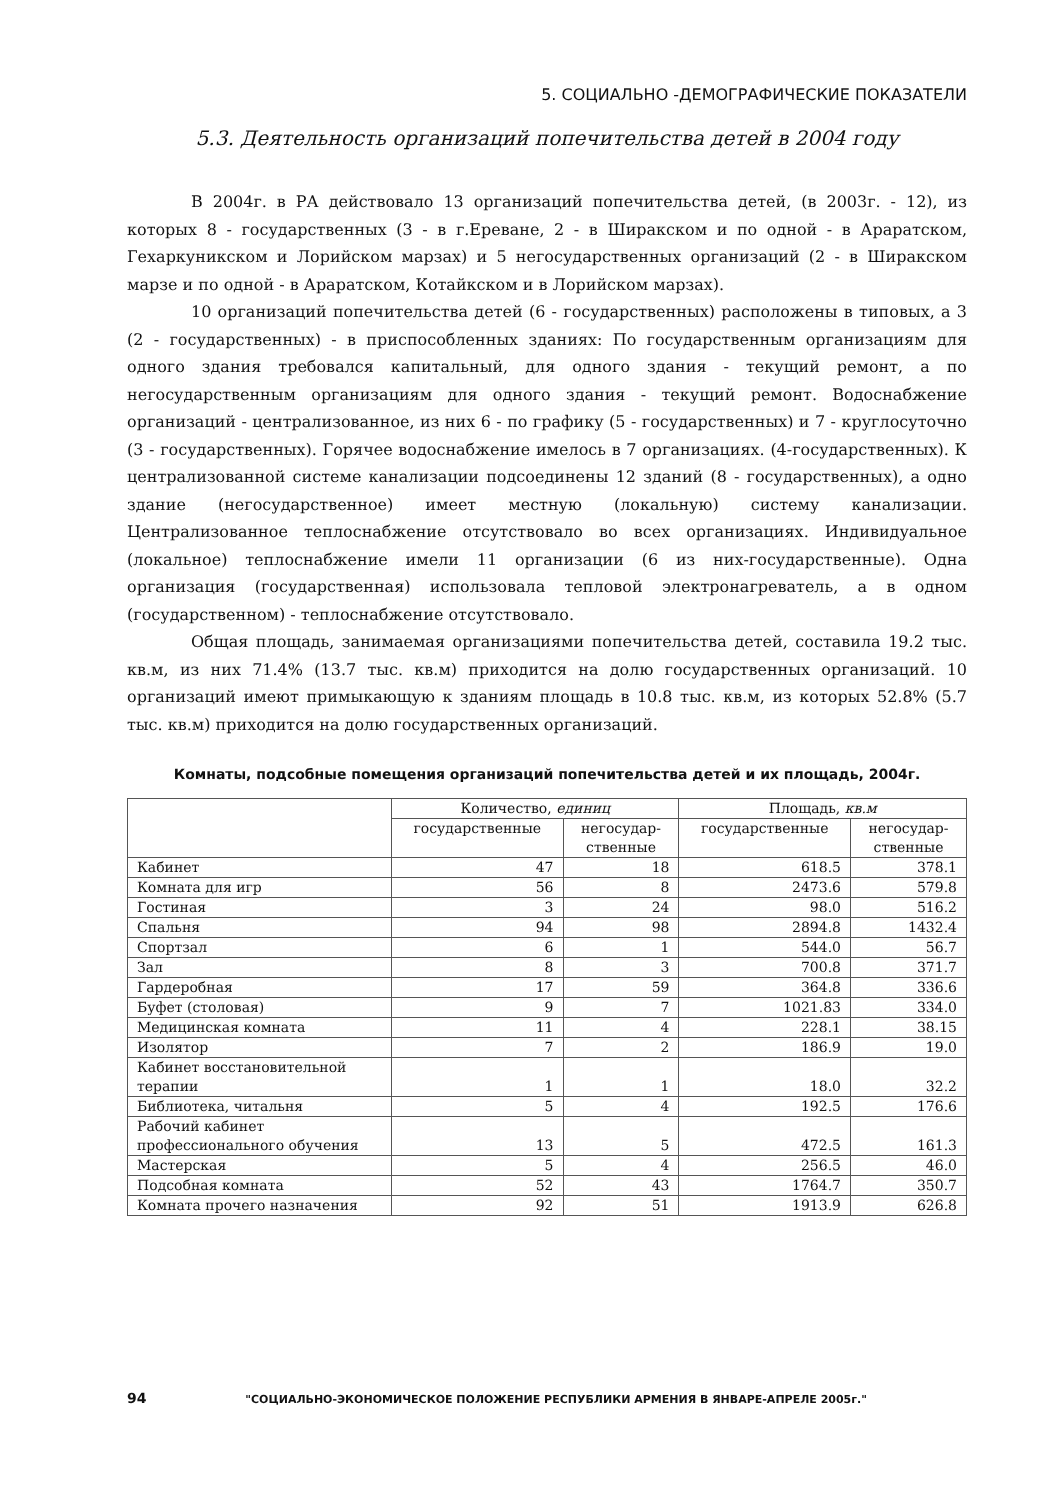5. СОЦИАЛЬНО -ДЕМОГРАФИЧЕСКИЕ ПОКАЗАТЕЛИ
5.3. Деятельность организаций попечительства детей в 2004 году
В 2004г. в РА действовало 13 организаций попечительства детей, (в 2003г. - 12), из которых 8 - государственных (3 - в г.Ереване, 2 - в Ширакском и по одной - в Араратском, Гехаркуникском и Лорийском марзах) и 5 негосударственных организаций (2 - в Ширакском марзе и по одной - в Араратском, Котайкском и в Лорийском марзах).
10 организаций попечительства детей (6 - государственных) расположены в типовых, а 3 (2 - государственных) - в приспособленных зданиях: По государственным организациям для одного здания требовался капитальный, для одного здания - текущий ремонт, а по негосударственным организациям для одного здания - текущий ремонт. Водоснабжение организаций - централизованное, из них 6 - по графику (5 - государственных) и 7 - круглосуточно (3 - государственных). Горячее водоснабжение имелось в 7 организациях. (4-государственных). К централизованной системе канализации подсоединены 12 зданий (8 - государственных), а одно здание (негосударственное) имеет местную (локальную) систему канализации. Централизованное теплоснабжение отсутствовало во всех организациях. Индивидуальное (локальное) теплоснабжение имели 11 организации (6 из них-государственные). Одна организация (государственная) использовала тепловой электронагреватель, а в одном (государственном) - теплоснабжение отсутствовало.
Общая площадь, занимаемая организациями попечительства детей, составила 19.2 тыс. кв.м, из них 71.4% (13.7 тыс. кв.м) приходится на долю государственных организаций. 10 организаций имеют примыкающую к зданиям площадь в 10.8 тыс. кв.м, из которых 52.8% (5.7 тыс. кв.м) приходится на долю государственных организаций.
Комнаты, подсобные помещения организаций попечительства детей и их площадь, 2004г.
| | Количество, единиц | | Площадь, кв.м | |
| --- | --- | --- | --- | --- |
| | государственные | негосудар- ственные | государственные | негосудар- ственные |
| Кабинет | 47 | 18 | 618.5 | 378.1 |
| Комната для игр | 56 | 8 | 2473.6 | 579.8 |
| Гостиная | 3 | 24 | 98.0 | 516.2 |
| Спальня | 94 | 98 | 2894.8 | 1432.4 |
| Спортзал | 6 | 1 | 544.0 | 56.7 |
| Зал | 8 | 3 | 700.8 | 371.7 |
| Гардеробная | 17 | 59 | 364.8 | 336.6 |
| Буфет (столовая) | 9 | 7 | 1021.83 | 334.0 |
| Медицинская комната | 11 | 4 | 228.1 | 38.15 |
| Изолятор | 7 | 2 | 186.9 | 19.0 |
| Кабинет восстановительной терапии | 1 | 1 | 18.0 | 32.2 |
| Библиотека, читальня | 5 | 4 | 192.5 | 176.6 |
| Рабочий кабинет профессионального обучения | 13 | 5 | 472.5 | 161.3 |
| Мастерская | 5 | 4 | 256.5 | 46.0 |
| Подсобная комната | 52 | 43 | 1764.7 | 350.7 |
| Комната прочего назначения | 92 | 51 | 1913.9 | 626.8 |
94 "СОЦИАЛЬНО-ЭКОНОМИЧЕСКОЕ ПОЛОЖЕНИЕ РЕСПУБЛИКИ АРМЕНИЯ В ЯНВАРЕ-АПРЕЛЕ 2005г."